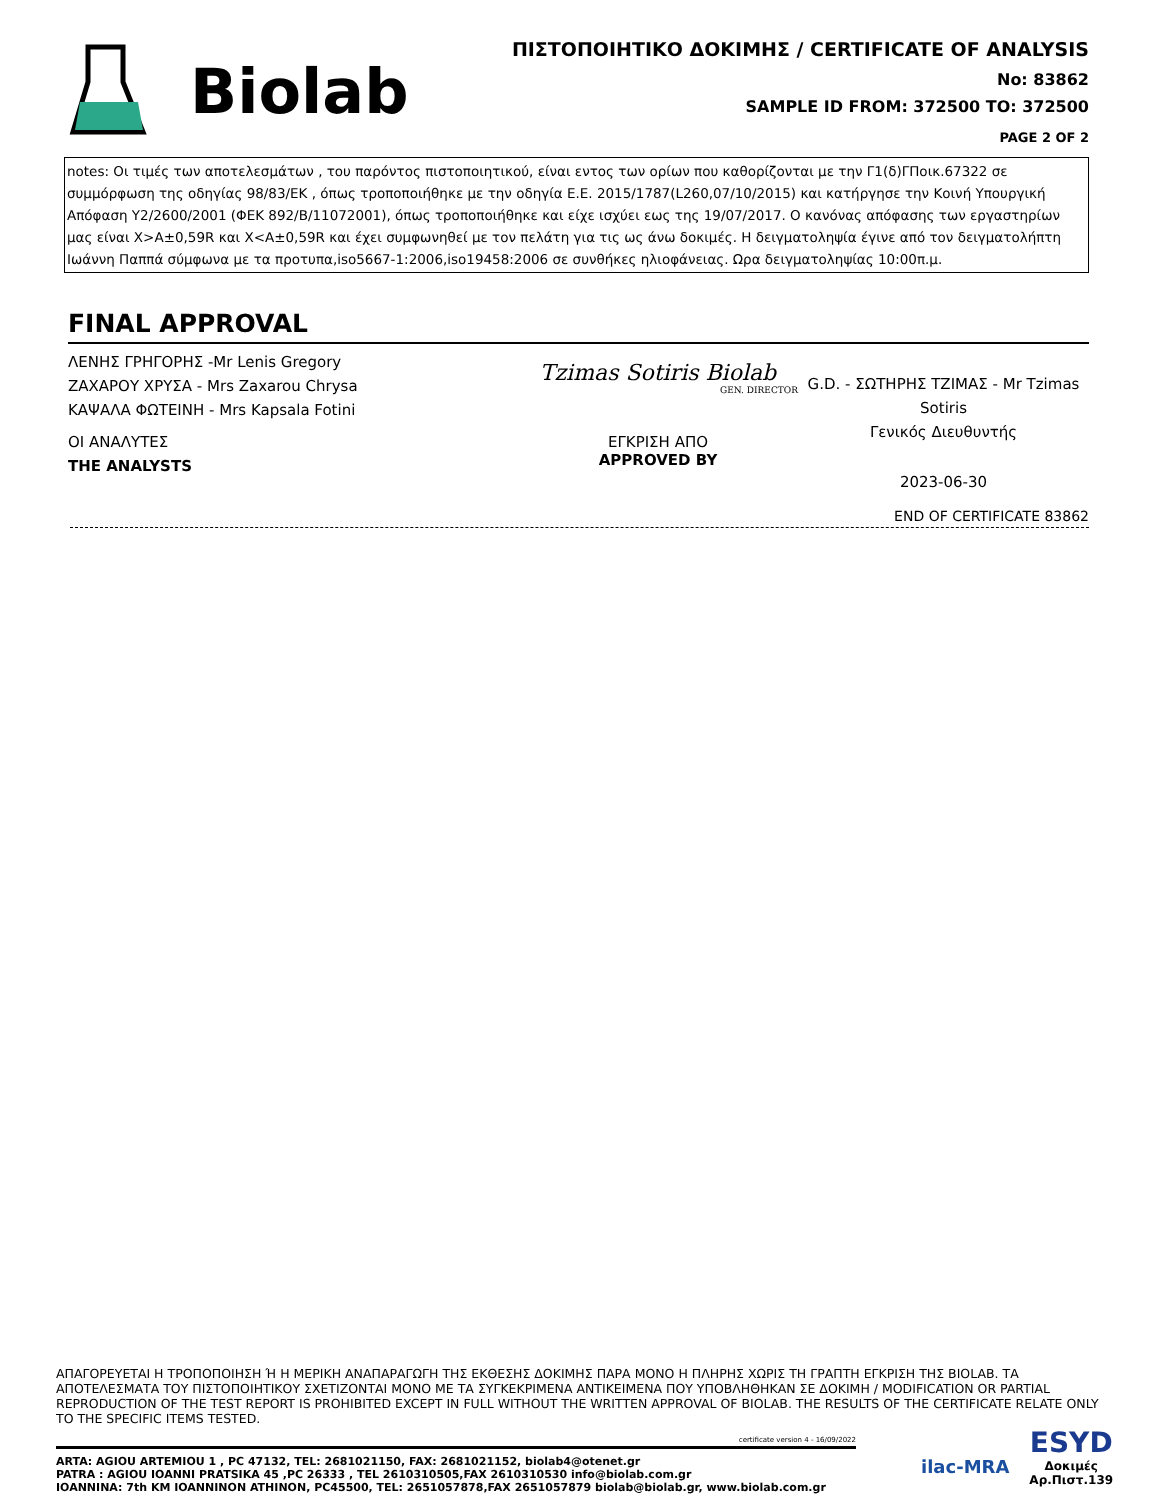Biolab
ΠΙΣΤΟΠΟΙΗΤΙΚΟ ΔΟΚΙΜΗΣ / CERTIFICATE OF ANALYSIS
No: 83862
SAMPLE ID FROM: 372500 TO: 372500
PAGE 2 OF 2
notes: Οι τιμές των αποτελεσμάτων , του παρόντος πιστοποιητικού, είναι εντος των ορίων που καθορίζονται με την Γ1(δ)ΓΠοικ.67322 σε συμμόρφωση της οδηγίας 98/83/ΕΚ , όπως τροποποιήθηκε με την οδηγία Ε.Ε. 2015/1787(L260,07/10/2015) και κατήργησε την Κοινή Υπουργική Απόφαση Υ2/2600/2001 (ΦΕΚ 892/Β/11072001), όπως τροποποιήθηκε και είχε ισχύει εως της 19/07/2017. Ο κανόνας απόφασης των εργαστηρίων μας είναι X>A±0,59R και X<A±0,59R και έχει συμφωνηθεί με τον πελάτη για τις ως άνω δοκιμές. Η δειγματοληψία έγινε από τον δειγματολήπτη Ιωάννη Παππά σύμφωνα με τα προτυπα,iso5667-1:2006,iso19458:2006 σε συνθήκες ηλιοφάνειας. Ωρα δειγματοληψίας 10:00π.μ.
FINAL APPROVAL
ΛΕΝΗΣ ΓΡΗΓΟΡΗΣ -Mr Lenis Gregory
ΖΑΧΑΡΟΥ ΧΡΥΣΑ - Mrs Zaxarou Chrysa
ΚΑΨΑΛΑ ΦΩΤΕΙΝΗ - Mrs Kapsala Fotini
ΟΙ ΑΝΑΛΥΤΕΣ
THE ANALYSTS
Tzimas Sotiris Biolab
GEN. DIRECTOR
ΕΓΚΡΙΣΗ ΑΠΟ
APPROVED BY
G.D. - ΣΩΤΗΡΗΣ ΤΖΙΜΑΣ - Mr Tzimas Sotiris
Γενικός Διευθυντής
2023-06-30
END OF CERTIFICATE 83862
ΑΠΑΓΟΡΕΥΕΤΑΙ Η ΤΡΟΠΟΠΟΙΗΣΗ Ή Η ΜΕΡΙΚΗ ΑΝΑΠΑΡΑΓΩΓΗ ΤΗΣ ΕΚΘΕΣΗΣ ΔΟΚΙΜΗΣ ΠΑΡΑ ΜΟΝΟ Η ΠΛΗΡΗΣ ΧΩΡΙΣ ΤΗ ΓΡΑΠΤΗ ΕΓΚΡΙΣΗ ΤΗΣ BIOLAB. ΤΑ ΑΠΟΤΕΛΕΣΜΑΤΑ ΤΟΥ ΠΙΣΤΟΠΟΙΗΤΙΚΟΥ ΣΧΕΤΙΖΟΝΤΑΙ ΜΟΝΟ ΜΕ ΤΑ ΣΥΓΚΕΚΡΙΜΕΝΑ ΑΝΤΙΚΕΙΜΕΝΑ ΠΟΥ ΥΠΟΒΛΗΘΗΚΑΝ ΣΕ ΔΟΚΙΜΗ / MODIFICATION OR PARTIAL REPRODUCTION OF THE TEST REPORT IS PROHIBITED EXCEPT IN FULL WITHOUT THE WRITTEN APPROVAL OF BIOLAB. THE RESULTS OF THE CERTIFICATE RELATE ONLY TO THE SPECIFIC ITEMS TESTED.
certificate version 4 - 16/09/2022
ARTA: AGIOU ARTEMIOU 1 , PC 47132, TEL: 2681021150, FAX: 2681021152, biolab4@otenet.gr
PATRA : AGIOU IOANNI PRATSIKA 45 ,PC 26333 , TEL 2610310505,FAX 2610310530 info@biolab.com.gr
IOANNINA: 7th KM IOANNINON ATHINON, PC45500, TEL: 2651057878,FAX 2651057879 biolab@biolab.gr, www.biolab.com.gr
ilac-MRA
ESYD
Δοκιμές
Αρ.Πιστ.139